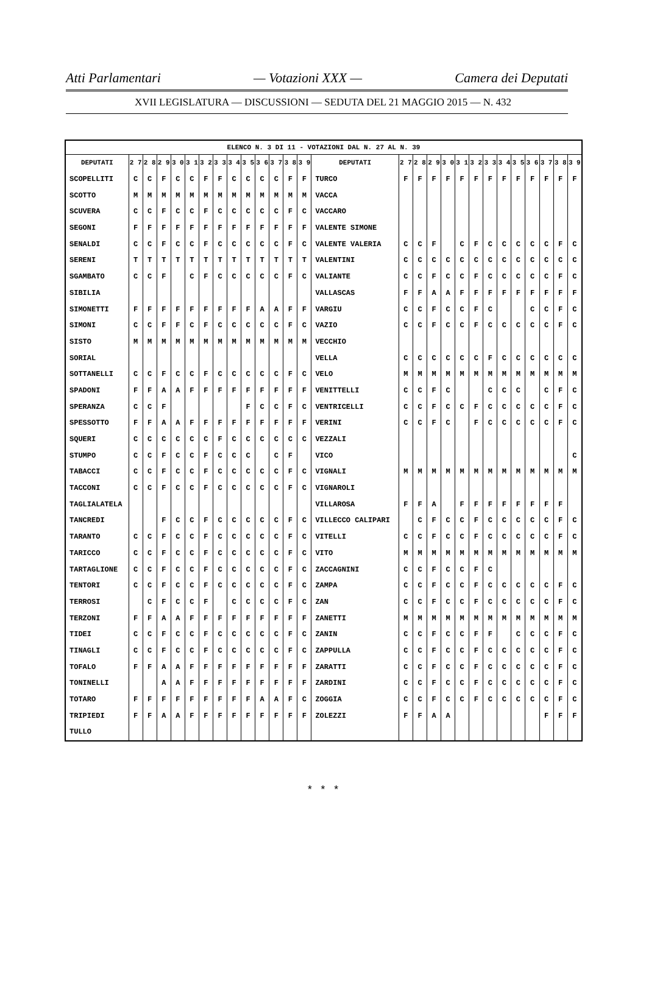Atti Parlamentari — Votazioni XXX — Camera dei Deputati
XVII LEGISLATURA — DISCUSSIONI — SEDUTA DEL 21 MAGGIO 2015 — N. 432
| ELENCO N. 3 DI 11 - VOTAZIONI DAL N. 27 AL N. 39 | | | | | | | | | | | | | | | | | | | | | | | | | | | |
| --- | --- | --- | --- | --- | --- | --- | --- | --- | --- | --- | --- | --- | --- | --- | --- | --- | --- | --- | --- | --- | --- | --- | --- | --- | --- | --- | --- |
| DEPUTATI | 2 7 | 2 8 | 2 9 | 3 0 | 3 1 | 3 2 | 3 3 | 3 4 | 3 5 | 3 6 | 3 7 | 3 8 | 3 9 | DEPUTATI | 2 7 | 2 8 | 2 9 | 3 0 | 3 1 | 3 2 | 3 3 | 3 4 | 3 5 | 3 6 | 3 7 | 3 8 | 3 9 |
| SCOPELLITI | C | C | F | C | C | F | F | C | C | C | C | F | F | TURCO | F | F | F | F | F | F | F | F | F | F | F | F | F |
| SCOTTO | M | M | M | M | M | M | M | M | M | M | M | M | M | VACCA | | | | | | | | | | | | | |
| SCUVERA | C | C | F | C | C | F | C | C | C | C | C | F | C | VACCARO | | | | | | | | | | | | | |
| SEGONI | F | F | F | F | F | F | F | F | F | F | F | F | F | VALENTE SIMONE | | | | | | | | | | | | | |
| SENALDI | C | C | F | C | C | F | C | C | C | C | C | F | C | VALENTE VALERIA | C | C | F | | C | F | C | C | C | C | C | F | C |
| SERENI | T | T | T | T | T | T | T | T | T | T | T | T | T | VALENTINI | C | C | C | C | C | C | C | C | C | C | C | C | C |
| SGAMBATO | C | C | F | | C | F | C | C | C | C | C | F | C | VALIANTE | C | C | F | C | C | F | C | C | C | C | C | F | C |
| SIBILIA | | | | | | | | | | | | | | VALLASCAS | F | F | A | A | F | F | F | F | F | F | F | F | F |
| SIMONETTI | F | F | F | F | F | F | F | F | F | A | A | F | F | VARGIU | C | C | F | C | C | F | C | | | C | C | F | C |
| SIMONI | C | C | F | F | C | F | C | C | C | C | C | F | C | VAZIO | C | C | F | C | C | F | C | C | C | C | C | F | C |
| SISTO | M | M | M | M | M | M | M | M | M | M | M | M | M | VECCHIO | | | | | | | | | | | | | |
| SORIAL | | | | | | | | | | | | | | VELLA | C | C | C | C | C | C | F | C | C | C | C | C | C |
| SOTTANELLI | C | C | F | C | C | F | C | C | C | C | C | F | C | VELO | M | M | M | M | M | M | M | M | M | M | M | M | M |
| SPADONI | F | F | A | A | F | F | F | F | F | F | F | F | F | VENITTELLI | C | C | F | C | | | C | C | C | | C | F | C |
| SPERANZA | C | C | F | | | | | | F | C | C | F | C | VENTRICELLI | C | C | F | C | C | F | C | C | C | C | C | F | C |
| SPESSOTTO | F | F | A | A | F | F | F | F | F | F | F | F | F | VERINI | C | C | F | C | | F | C | C | C | C | C | F | C |
| SQUERI | C | C | C | C | C | C | F | C | C | C | C | C | C | VEZZALI | | | | | | | | | | | | | |
| STUMPO | C | C | F | C | C | F | C | C | C | | C | F | | VICO | | | | | | | | | | | | | C |
| TABACCI | C | C | F | C | C | F | C | C | C | C | C | F | C | VIGNALI | M | M | M | M | M | M | M | M | M | M | M | M | M |
| TACCONI | C | C | F | C | C | F | C | C | C | C | C | F | C | VIGNAROLI | | | | | | | | | | | | | |
| TAGLIALATELA | | | | | | | | | | | | | | VILLAROSA | F | F | A | | F | F | F | F | F | F | F | F | |
| TANCREDI | | | F | C | C | F | C | C | C | C | C | F | C | VILLECCO CALIPARI | | C | F | C | C | F | C | C | C | C | C | F | C |
| TARANTO | C | C | F | C | C | F | C | C | C | C | C | F | C | VITELLI | C | C | F | C | C | F | C | C | C | C | C | F | C |
| TARICCO | C | C | F | C | C | F | C | C | C | C | C | F | C | VITO | M | M | M | M | M | M | M | M | M | M | M | M | M |
| TARTAGLIONE | C | C | F | C | C | F | C | C | C | C | C | F | C | ZACCAGNINI | C | C | F | C | C | F | C | | | | | | |
| TENTORI | C | C | F | C | C | F | C | C | C | C | C | F | C | ZAMPA | C | C | F | C | C | F | C | C | C | C | C | F | C |
| TERROSI | | C | F | C | C | F | | C | C | C | C | F | C | ZAN | C | C | F | C | C | F | C | C | C | C | C | F | C |
| TERZONI | F | F | A | A | F | F | F | F | F | F | F | F | F | ZANETTI | M | M | M | M | M | M | M | M | M | M | M | M | M |
| TIDEI | C | C | F | C | C | F | C | C | C | C | C | F | C | ZANIN | C | C | F | C | C | F | F | | C | C | C | F | C |
| TINAGLI | C | C | F | C | C | F | C | C | C | C | C | F | C | ZAPPULLA | C | C | F | C | C | F | C | C | C | C | C | F | C |
| TOFALO | F | F | A | A | F | F | F | F | F | F | F | F | F | ZARATTI | C | C | F | C | C | F | C | C | C | C | C | F | C |
| TONINELLI | | | A | A | F | F | F | F | F | F | F | F | F | ZARDINI | C | C | F | C | C | F | C | C | C | C | C | F | C |
| TOTARO | F | F | F | F | F | F | F | F | F | A | A | F | C | ZOGGIA | C | C | F | C | C | F | C | C | C | C | C | F | C |
| TRIPIEDI | F | F | A | A | F | F | F | F | F | F | F | F | F | ZOLEZZI | F | F | A | A | | | | | | | F | F | F |
| TULLO | | | | | | | | | | | | | | | | | | | | | | | | | | | |
* * *